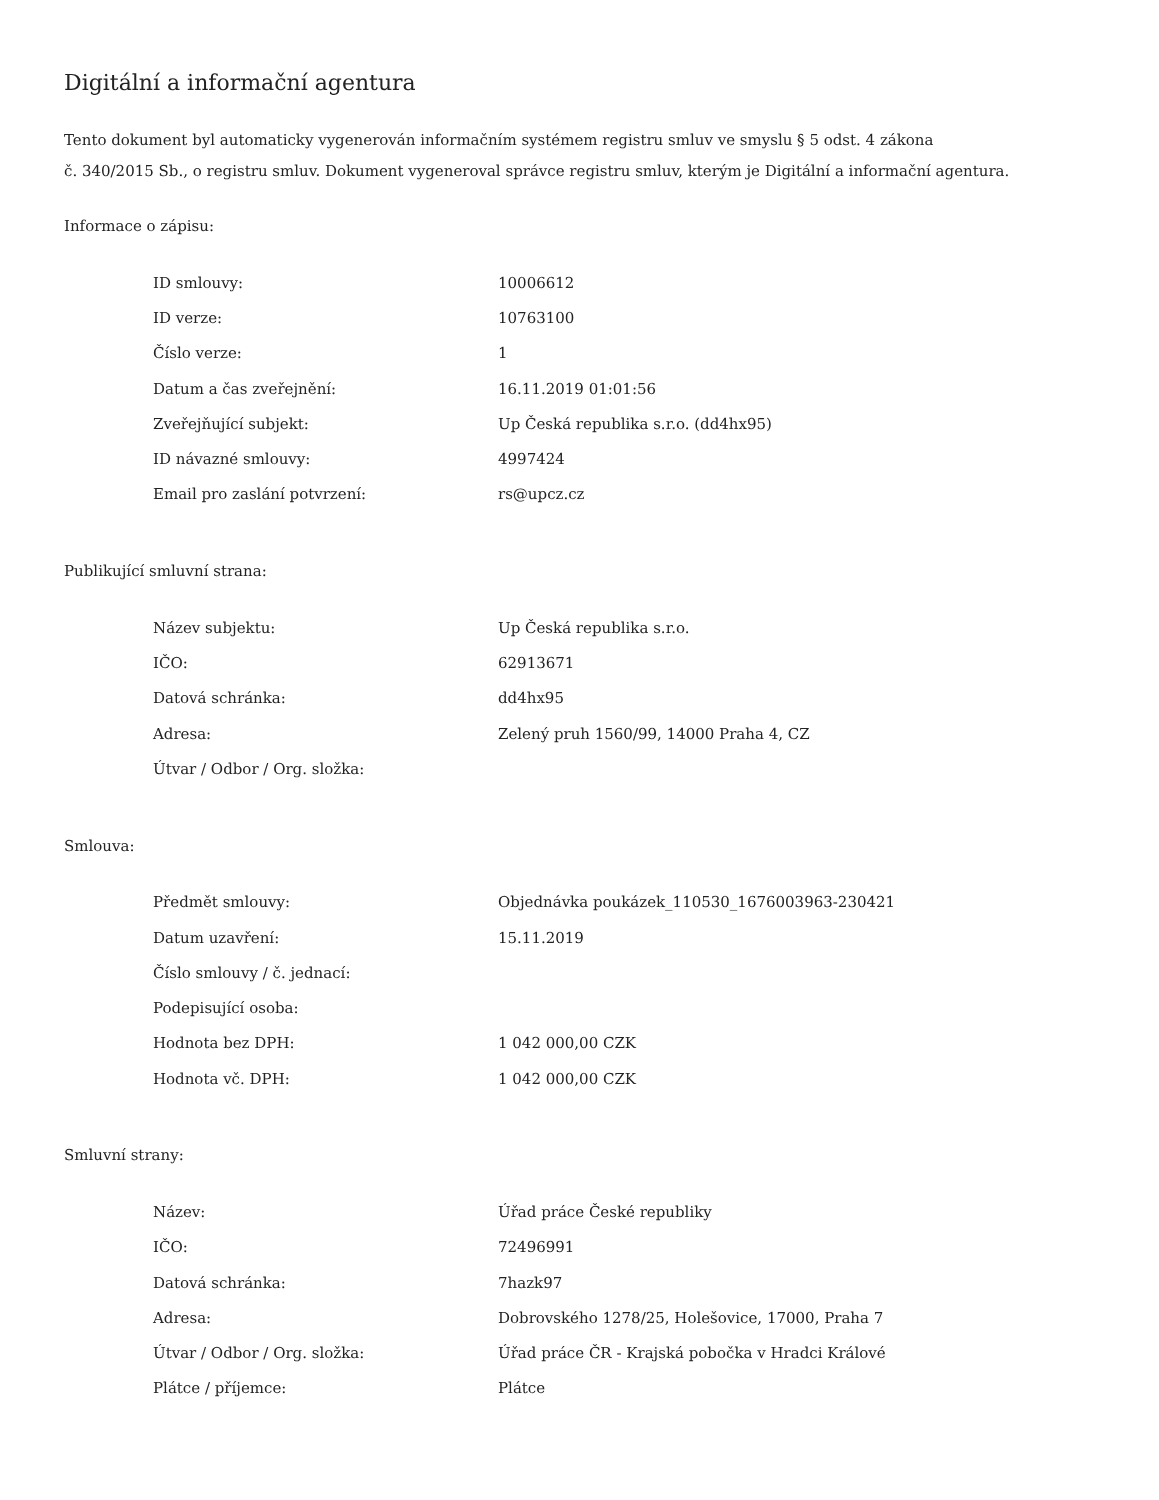Digitální a informační agentura
Tento dokument byl automaticky vygenerován informačním systémem registru smluv ve smyslu § 5 odst. 4 zákona
č. 340/2015 Sb., o registru smluv. Dokument vygeneroval správce registru smluv, kterým je Digitální a informační agentura.
Informace o zápisu:
| ID smlouvy: | 10006612 |
| ID verze: | 10763100 |
| Číslo verze: | 1 |
| Datum a čas zveřejnění: | 16.11.2019 01:01:56 |
| Zveřejňující subjekt: | Up Česká republika s.r.o. (dd4hx95) |
| ID návazné smlouvy: | 4997424 |
| Email pro zaslání potvrzení: | rs@upcz.cz |
Publikující smluvní strana:
| Název subjektu: | Up Česká republika s.r.o. |
| IČO: | 62913671 |
| Datová schránka: | dd4hx95 |
| Adresa: | Zelený pruh 1560/99, 14000 Praha 4, CZ |
| Útvar / Odbor / Org. složka: | |
Smlouva:
| Předmět smlouvy: | Objednávka poukázek_110530_1676003963-230421 |
| Datum uzavření: | 15.11.2019 |
| Číslo smlouvy / č. jednací: | |
| Podepisující osoba: | |
| Hodnota bez DPH: | 1 042 000,00 CZK |
| Hodnota vč. DPH: | 1 042 000,00 CZK |
Smluvní strany:
| Název: | Úřad práce České republiky |
| IČO: | 72496991 |
| Datová schránka: | 7hazk97 |
| Adresa: | Dobrovského 1278/25, Holešovice, 17000, Praha 7 |
| Útvar / Odbor / Org. složka: | Úřad práce ČR - Krajská pobočka v Hradci Králové |
| Plátce / příjemce: | Plátce |